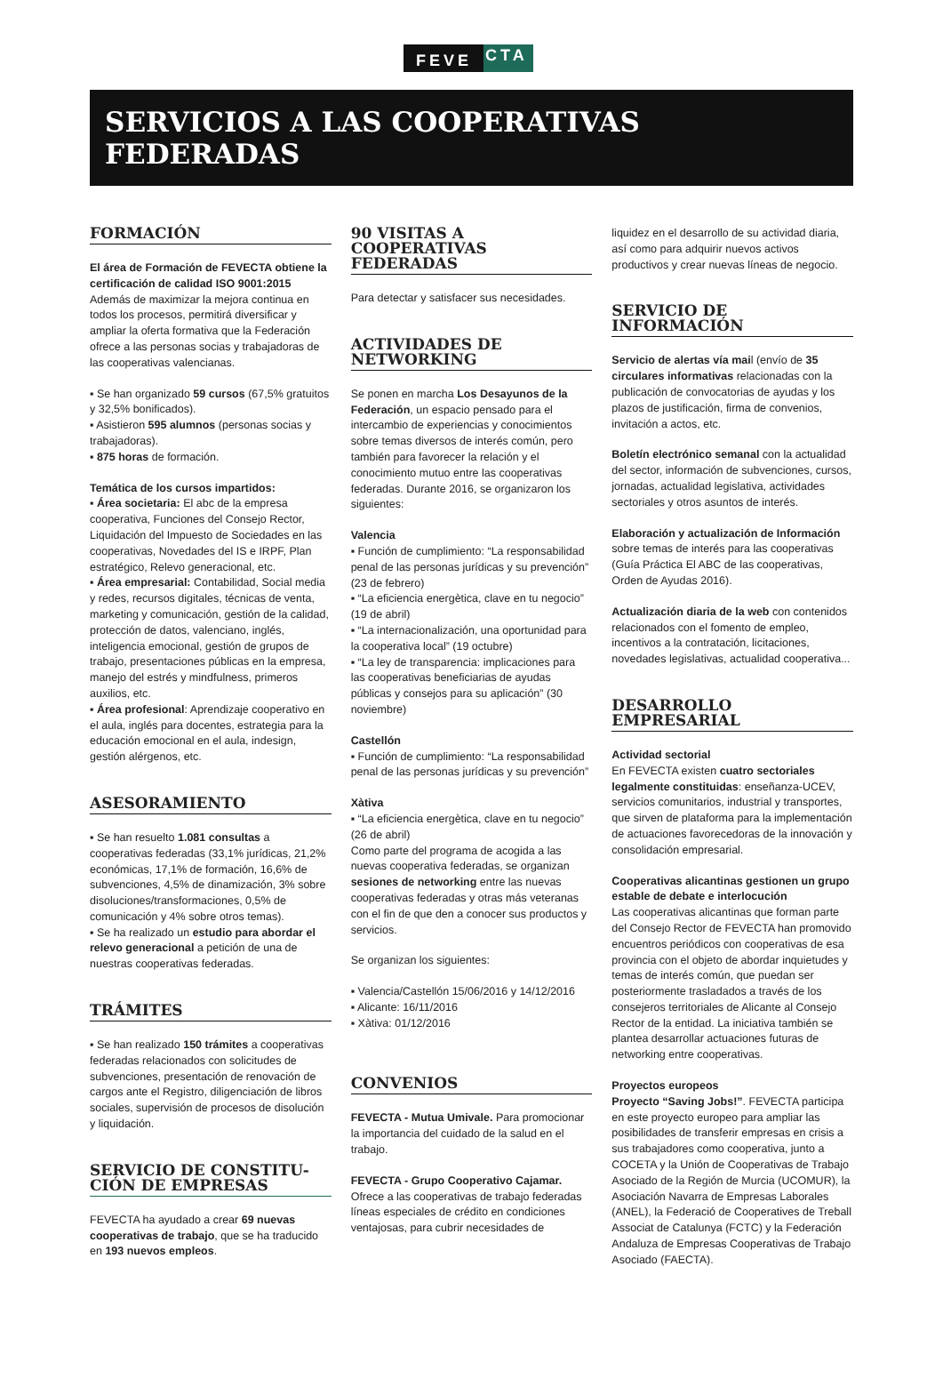FEVE CTA
SERVICIOS A LAS COOPERATIVAS FEDERADAS
FORMACIÓN
El área de Formación de FEVECTA obtiene la certificación de calidad ISO 9001:2015
Además de maximizar la mejora continua en todos los procesos, permitirá diversificar y ampliar la oferta formativa que la Federación ofrece a las personas socias y trabajadoras de las cooperativas valencianas.
▪ Se han organizado 59 cursos (67,5% gratuitos y 32,5% bonificados).
▪ Asistieron 595 alumnos (personas socias y trabajadoras).
▪ 875 horas de formación.
Temática de los cursos impartidos:
▪ Área societaria: El abc de la empresa cooperativa, Funciones del Consejo Rector, Liquidación del Impuesto de Sociedades en las cooperativas, Novedades del IS e IRPF, Plan estratégico, Relevo generacional, etc.
▪ Área empresarial: Contabilidad, Social media y redes, recursos digitales, técnicas de venta, marketing y comunicación, gestión de la calidad, protección de datos, valenciano, inglés, inteligencia emocional, gestión de grupos de trabajo, presentaciones públicas en la empresa, manejo del estrés y mindfulness, primeros auxilios, etc.
▪ Área profesional: Aprendizaje cooperativo en el aula, inglés para docentes, estrategia para la educación emocional en el aula, indesign, gestión alérgenos, etc.
ASESORAMIENTO
▪ Se han resuelto 1.081 consultas a cooperativas federadas (33,1% jurídicas, 21,2% económicas, 17,1% de formación, 16,6% de subvenciones, 4,5% de dinamización, 3% sobre disoluciones/transformaciones, 0,5% de comunicación y 4% sobre otros temas).
▪ Se ha realizado un estudio para abordar el relevo generacional a petición de una de nuestras cooperativas federadas.
TRÁMITES
▪ Se han realizado 150 trámites a cooperativas federadas relacionados con solicitudes de subvenciones, presentación de renovación de cargos ante el Registro, diligenciación de libros sociales, supervisión de procesos de disolución y liquidación.
SERVICIO DE CONSTITU-CIÓN DE EMPRESAS
FEVECTA ha ayudado a crear 69 nuevas cooperativas de trabajo, que se ha traducido en 193 nuevos empleos.
90 VISITAS A COOPERATIVAS FEDERADAS
Para detectar y satisfacer sus necesidades.
ACTIVIDADES DE NETWORKING
Se ponen en marcha Los Desayunos de la Federación, un espacio pensado para el intercambio de experiencias y conocimientos sobre temas diversos de interés común, pero también para favorecer la relación y el conocimiento mutuo entre las cooperativas federadas. Durante 2016, se organizaron los siguientes:
Valencia
▪ Función de cumplimiento: “La responsabilidad penal de las personas jurídicas y su prevención” (23 de febrero)
▪ “La eficiencia energètica, clave en tu negocio” (19 de abril)
▪ “La internacionalización, una oportunidad para la cooperativa local” (19 octubre)
▪ “La ley de transparencia: implicaciones para las cooperativas beneficiarias de ayudas públicas y consejos para su aplicación” (30 noviembre)
Castellón
▪ Función de cumplimiento: “La responsabilidad penal de las personas jurídicas y su prevención”
Xàtiva
▪ “La eficiencia energètica, clave en tu negocio” (26 de abril)
Como parte del programa de acogida a las nuevas cooperativa federadas, se organizan sesiones de networking entre las nuevas cooperativas federadas y otras más veteranas con el fin de que den a conocer sus productos y servicios.
Se organizan los siguientes:
▪ Valencia/Castellón 15/06/2016 y 14/12/2016
▪ Alicante: 16/11/2016
▪ Xàtiva: 01/12/2016
CONVENIOS
FEVECTA - Mutua Umivale. Para promocionar la importancia del cuidado de la salud en el trabajo.
FEVECTA - Grupo Cooperativo Cajamar. Ofrece a las cooperativas de trabajo federadas líneas especiales de crédito en condiciones ventajosas, para cubrir necesidades de
liquidez en el desarrollo de su actividad diaria, así como para adquirir nuevos activos productivos y crear nuevas líneas de negocio.
SERVICIO DE INFORMACIÓN
Servicio de alertas vía mail (envío de 35 circulares informativas relacionadas con la publicación de convocatorias de ayudas y los plazos de justificación, firma de convenios, invitación a actos, etc.
Boletín electrónico semanal con la actualidad del sector, información de subvenciones, cursos, jornadas, actualidad legislativa, actividades sectoriales y otros asuntos de interés.
Elaboración y actualización de Información sobre temas de interés para las cooperativas (Guía Práctica El ABC de las cooperativas, Orden de Ayudas 2016).
Actualización diaria de la web con contenidos relacionados con el fomento de empleo, incentivos a la contratación, licitaciones, novedades legislativas, actualidad cooperativa...
DESARROLLO EMPRESARIAL
Actividad sectorial
En FEVECTA existen cuatro sectoriales legalmente constituidas: enseñanza-UCEV, servicios comunitarios, industrial y transportes, que sirven de plataforma para la implementación de actuaciones favorecedoras de la innovación y consolidación empresarial.
Cooperativas alicantinas gestionen un grupo estable de debate e interlocución
Las cooperativas alicantinas que forman parte del Consejo Rector de FEVECTA han promovido encuentros periódicos con cooperativas de esa provincia con el objeto de abordar inquietudes y temas de interés común, que puedan ser posteriormente trasladados a través de los consejeros territoriales de Alicante al Consejo Rector de la entidad. La iniciativa también se plantea desarrollar actuaciones futuras de networking entre cooperativas.
Proyectos europeos
Proyecto “Saving Jobs!”. FEVECTA participa en este proyecto europeo para ampliar las posibilidades de transferir empresas en crisis a sus trabajadores como cooperativa, junto a COCETA y la Unión de Cooperativas de Trabajo Asociado de la Región de Murcia (UCOMUR), la Asociación Navarra de Empresas Laborales (ANEL), la Federació de Cooperatives de Treball Associat de Catalunya (FCTC) y la Federación Andaluza de Empresas Cooperativas de Trabajo Asociado (FAECTA).